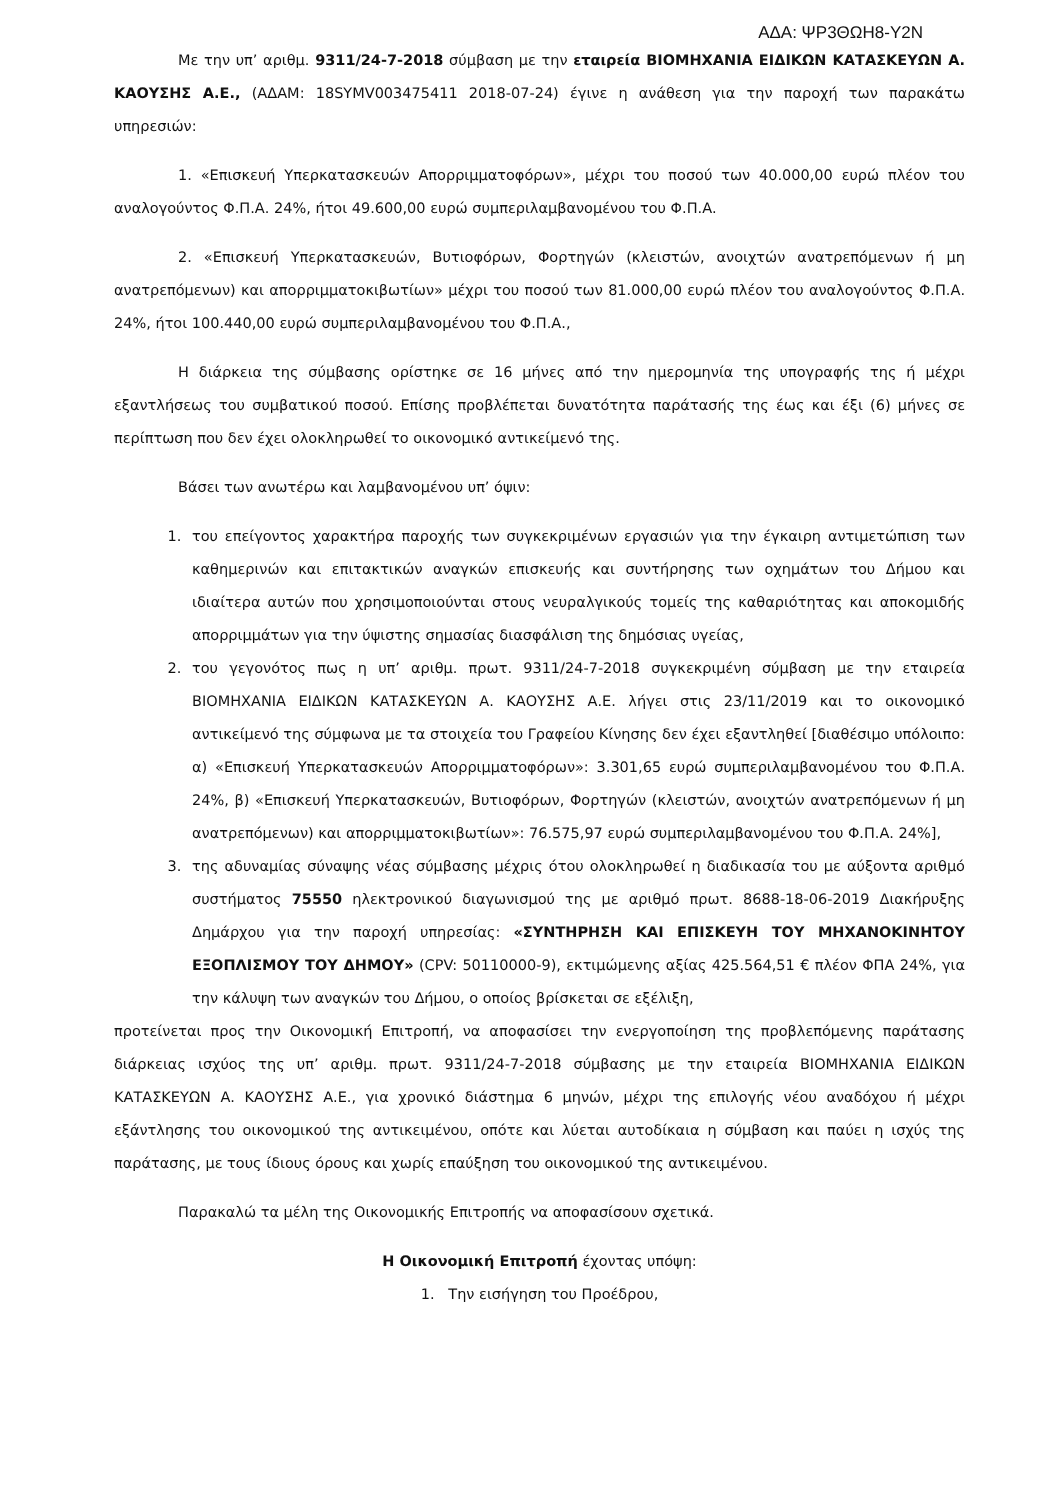ΑΔΑ: ΨΡ3ΘΩΗ8-Υ2Ν
Με την υπ’ αριθμ. 9311/24-7-2018 σύμβαση με την εταιρεία ΒΙΟΜΗΧΑΝΙΑ ΕΙΔΙΚΩΝ ΚΑΤΑΣΚΕΥΩΝ Α. ΚΑΟΥΣΗΣ Α.Ε., (ΑΔΑΜ: 18SYMV003475411 2018-07-24) έγινε η ανάθεση για την παροχή των παρακάτω υπηρεσιών:
1. «Επισκευή Υπερκατασκευών Απορριμματοφόρων», μέχρι του ποσού των 40.000,00 ευρώ πλέον του αναλογούντος Φ.Π.Α. 24%, ήτοι 49.600,00 ευρώ συμπεριλαμβανομένου του Φ.Π.Α.
2. «Επισκευή Υπερκατασκευών, Βυτιοφόρων, Φορτηγών (κλειστών, ανοιχτών ανατρεπόμενων ή μη ανατρεπόμενων) και απορριμματοκιβωτίων» μέχρι του ποσού των 81.000,00 ευρώ πλέον του αναλογούντος Φ.Π.Α. 24%, ήτοι 100.440,00 ευρώ συμπεριλαμβανομένου του Φ.Π.Α.,
Η διάρκεια της σύμβασης ορίστηκε σε 16 μήνες από την ημερομηνία της υπογραφής της ή μέχρι εξαντλήσεως του συμβατικού ποσού. Επίσης προβλέπεται δυνατότητα παράτασής της έως και έξι (6) μήνες σε περίπτωση που δεν έχει ολοκληρωθεί το οικονομικό αντικείμενό της.
Βάσει των ανωτέρω και λαμβανομένου υπ’ όψιν:
1. του επείγοντος χαρακτήρα παροχής των συγκεκριμένων εργασιών για την έγκαιρη αντιμετώπιση των καθημερινών και επιτακτικών αναγκών επισκευής και συντήρησης των οχημάτων του Δήμου και ιδιαίτερα αυτών που χρησιμοποιούνται στους νευραλγικούς τομείς της καθαριότητας και αποκομιδής απορριμμάτων για την ύψιστης σημασίας διασφάλιση της δημόσιας υγείας,
2. του γεγονότος πως η υπ’ αριθμ. πρωτ. 9311/24-7-2018 συγκεκριμένη σύμβαση με την εταιρεία ΒΙΟΜΗΧΑΝΙΑ ΕΙΔΙΚΩΝ ΚΑΤΑΣΚΕΥΩΝ Α. ΚΑΟΥΣΗΣ Α.Ε. λήγει στις 23/11/2019 και το οικονομικό αντικείμενό της σύμφωνα με τα στοιχεία του Γραφείου Κίνησης δεν έχει εξαντληθεί [διαθέσιμο υπόλοιπο: α) «Επισκευή Υπερκατασκευών Απορριμματοφόρων»: 3.301,65 ευρώ συμπεριλαμβανομένου του Φ.Π.Α. 24%, β) «Επισκευή Υπερκατασκευών, Βυτιοφόρων, Φορτηγών (κλειστών, ανοιχτών ανατρεπόμενων ή μη ανατρεπόμενων) και απορριμματοκιβωτίων»: 76.575,97 ευρώ συμπεριλαμβανομένου του Φ.Π.Α. 24%],
3. της αδυναμίας σύναψης νέας σύμβασης μέχρις ότου ολοκληρωθεί η διαδικασία του με αύξοντα αριθμό συστήματος 75550 ηλεκτρονικού διαγωνισμού της με αριθμό πρωτ. 8688-18-06-2019 Διακήρυξης Δημάρχου για την παροχή υπηρεσίας: «ΣΥΝΤΗΡΗΣΗ ΚΑΙ ΕΠΙΣΚΕΥΗ ΤΟΥ ΜΗΧΑΝΟΚΙΝΗΤΟΥ ΕΞΟΠΛΙΣΜΟΥ ΤΟΥ ΔΗΜΟΥ» (CPV: 50110000-9), εκτιμώμενης αξίας 425.564,51 € πλέον ΦΠΑ 24%, για την κάλυψη των αναγκών του Δήμου, ο οποίος βρίσκεται σε εξέλιξη,
προτείνεται προς την Οικονομική Επιτροπή, να αποφασίσει την ενεργοποίηση της προβλεπόμενης παράτασης διάρκειας ισχύος της υπ’ αριθμ. πρωτ. 9311/24-7-2018 σύμβασης με την εταιρεία ΒΙΟΜΗΧΑΝΙΑ ΕΙΔΙΚΩΝ ΚΑΤΑΣΚΕΥΩΝ Α. ΚΑΟΥΣΗΣ Α.Ε., για χρονικό διάστημα 6 μηνών, μέχρι της επιλογής νέου αναδόχου ή μέχρι εξάντλησης του οικονομικού της αντικειμένου, οπότε και λύεται αυτοδίκαια η σύμβαση και παύει η ισχύς της παράτασης, με τους ίδιους όρους και χωρίς επαύξηση του οικονομικού της αντικειμένου.
Παρακαλώ τα μέλη της Οικονομικής Επιτροπής να αποφασίσουν σχετικά.
Η Οικονομική Επιτροπή έχοντας υπόψη:
1. Την εισήγηση του Προέδρου,